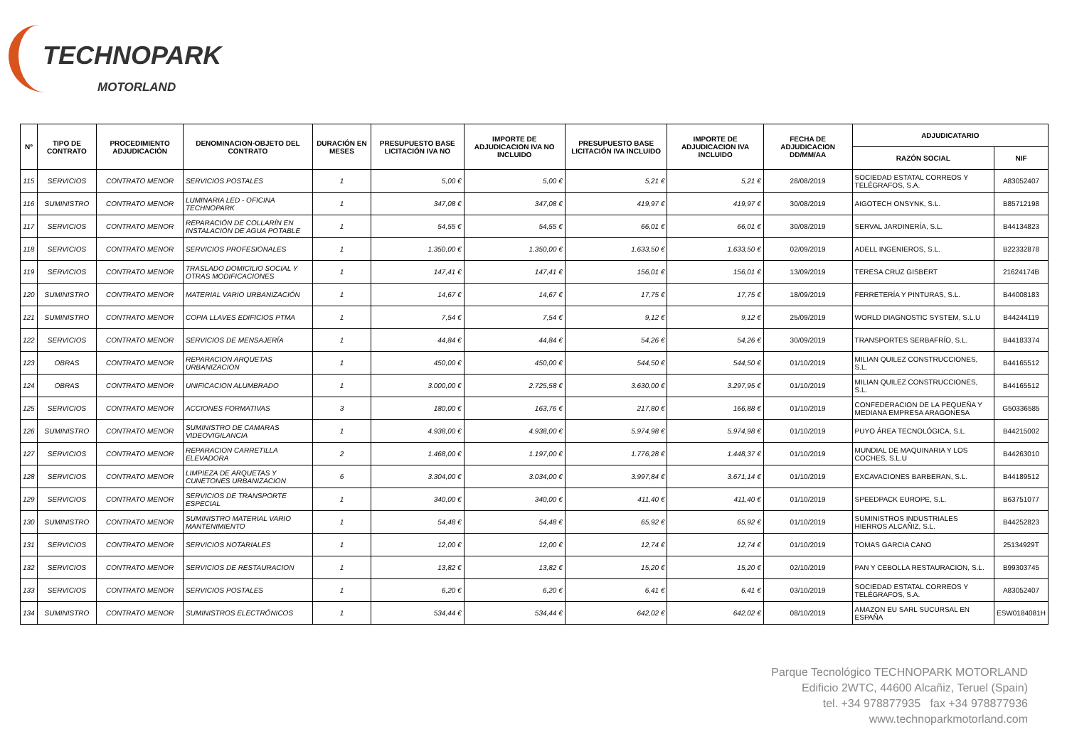TECHNOPARK
MOTORLAND
| Nº | TIPO DE CONTRATO | PROCEDIMIENTO ADJUDICACIÓN | DENOMINACION-OBJETO DEL CONTRATO | DURACIÓN EN MESES | PRESUPUESTO BASE LICITACIÓN IVA NO | IMPORTE DE ADJUDICACION IVA NO INCLUIDO | PRESUPUESTO BASE LICITACIÓN IVA INCLUIDO | IMPORTE DE ADJUDICACION IVA INCLUIDO | FECHA DE ADJUDICACION DD/MM/AA | ADJUDICATARIO | |
| --- | --- | --- | --- | --- | --- | --- | --- | --- | --- | --- | --- |
| | | | | | | | | | | RAZÓN SOCIAL | NIF |
| 115 | SERVICIOS | CONTRATO MENOR | SERVICIOS POSTALES | 1 | 5,00 € | 5,00 € | 5,21 € | 5,21 € | 28/08/2019 | SOCIEDAD ESTATAL CORREOS Y TELÉGRAFOS, S.A. | A83052407 |
| 116 | SUMINISTRO | CONTRATO MENOR | LUMINARIA LED - OFICINA TECHNOPARK | 1 | 347,08 € | 347,08 € | 419,97 € | 419,97 € | 30/08/2019 | AIGOTECH ONSYNK, S.L. | B85712198 |
| 117 | SERVICIOS | CONTRATO MENOR | REPARACIÓN DE COLLARÍN EN INSTALACIÓN DE AGUA POTABLE | 1 | 54,55 € | 54,55 € | 66,01 € | 66,01 € | 30/08/2019 | SERVAL JARDINERÍA, S.L. | B44134823 |
| 118 | SERVICIOS | CONTRATO MENOR | SERVICIOS PROFESIONALES | 1 | 1.350,00 € | 1.350,00 € | 1.633,50 € | 1.633,50 € | 02/09/2019 | ADELL INGENIEROS, S.L. | B22332878 |
| 119 | SERVICIOS | CONTRATO MENOR | TRASLADO DOMICILIO SOCIAL Y OTRAS MODIFICACIONES | 1 | 147,41 € | 147,41 € | 156,01 € | 156,01 € | 13/09/2019 | TERESA CRUZ GISBERT | 21624174B |
| 120 | SUMINISTRO | CONTRATO MENOR | MATERIAL VARIO URBANIZACIÓN | 1 | 14,67 € | 14,67 € | 17,75 € | 17,75 € | 18/09/2019 | FERRETERÍA Y PINTURAS, S.L. | B44008183 |
| 121 | SUMINISTRO | CONTRATO MENOR | COPIA LLAVES EDIFICIOS PTMA | 1 | 7,54 € | 7,54 € | 9,12 € | 9,12 € | 25/09/2019 | WORLD DIAGNOSTIC SYSTEM, S.L.U | B44244119 |
| 122 | SERVICIOS | CONTRATO MENOR | SERVICIOS DE MENSAJERÍA | 1 | 44,84 € | 44,84 € | 54,26 € | 54,26 € | 30/09/2019 | TRANSPORTES SERBAFRÍO, S.L. | B44183374 |
| 123 | OBRAS | CONTRATO MENOR | REPARACION ARQUETAS URBANIZACION | 1 | 450,00 € | 450,00 € | 544,50 € | 544,50 € | 01/10/2019 | MILIAN QUILEZ CONSTRUCCIONES, S.L. | B44165512 |
| 124 | OBRAS | CONTRATO MENOR | UNIFICACION ALUMBRADO | 1 | 3.000,00 € | 2.725,58 € | 3.630,00 € | 3.297,95 € | 01/10/2019 | MILIAN QUILEZ CONSTRUCCIONES, S.L. | B44165512 |
| 125 | SERVICIOS | CONTRATO MENOR | ACCIONES FORMATIVAS | 3 | 180,00 € | 163,76 € | 217,80 € | 166,88 € | 01/10/2019 | CONFEDERACION DE LA PEQUEÑA Y MEDIANA EMPRESA ARAGONESA | G50336585 |
| 126 | SUMINISTRO | CONTRATO MENOR | SUMINISTRO DE CAMARAS VIDEOVIGILANCIA | 1 | 4.938,00 € | 4.938,00 € | 5.974,98 € | 5.974,98 € | 01/10/2019 | PUYO ÁREA TECNOLÓGICA, S.L. | B44215002 |
| 127 | SERVICIOS | CONTRATO MENOR | REPARACION CARRETILLA ELEVADORA | 2 | 1.468,00 € | 1.197,00 € | 1.776,28 € | 1.448,37 € | 01/10/2019 | MUNDIAL DE MAQUINARIA Y LOS COCHES, S.L.U | B44263010 |
| 128 | SERVICIOS | CONTRATO MENOR | LIMPIEZA DE ARQUETAS Y CUNETONES URBANIZACION | 6 | 3.304,00 € | 3.034,00 € | 3.997,84 € | 3.671,14 € | 01/10/2019 | EXCAVACIONES BARBERAN, S.L. | B44189512 |
| 129 | SERVICIOS | CONTRATO MENOR | SERVICIOS DE TRANSPORTE ESPECIAL | 1 | 340,00 € | 340,00 € | 411,40 € | 411,40 € | 01/10/2019 | SPEEDPACK EUROPE, S.L. | B63751077 |
| 130 | SUMINISTRO | CONTRATO MENOR | SUMINISTRO MATERIAL VARIO MANTENIMIENTO | 1 | 54,48 € | 54,48 € | 65,92 € | 65,92 € | 01/10/2019 | SUMINISTROS INDUSTRIALES HIERROS ALCAÑIZ, S.L. | B44252823 |
| 131 | SERVICIOS | CONTRATO MENOR | SERVICIOS NOTARIALES | 1 | 12,00 € | 12,00 € | 12,74 € | 12,74 € | 01/10/2019 | TOMAS GARCIA CANO | 25134929T |
| 132 | SERVICIOS | CONTRATO MENOR | SERVICIOS DE RESTAURACION | 1 | 13,82 € | 13,82 € | 15,20 € | 15,20 € | 02/10/2019 | PAN Y CEBOLLA RESTAURACION, S.L. | B99303745 |
| 133 | SERVICIOS | CONTRATO MENOR | SERVICIOS POSTALES | 1 | 6,20 € | 6,20 € | 6,41 € | 6,41 € | 03/10/2019 | SOCIEDAD ESTATAL CORREOS Y TELÉGRAFOS, S.A. | A83052407 |
| 134 | SUMINISTRO | CONTRATO MENOR | SUMINISTROS ELECTRÓNICOS | 1 | 534,44 € | 534,44 € | 642,02 € | 642,02 € | 08/10/2019 | AMAZON EU SARL SUCURSAL EN ESPAÑA | ESW0184081H |
Parque Tecnológico TECHNOPARK MOTORLAND
Edificio 2WTC, 44600 Alcañiz, Teruel (Spain)
tel. +34 978877935 fax +34 978877936
www.technoparkmotorland.com